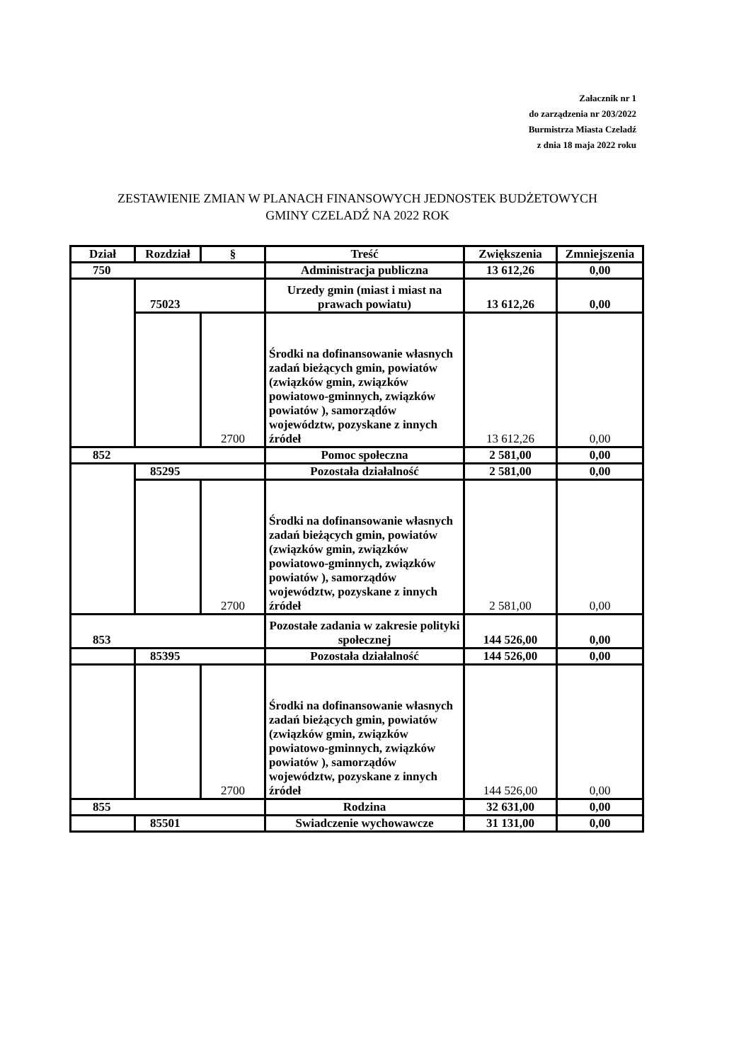Załacznik nr 1
do zarządzenia nr 203/2022
Burmistrza Miasta Czeladź
z dnia 18 maja 2022 roku
ZESTAWIENIE ZMIAN W PLANACH FINANSOWYCH JEDNOSTEK BUDŻETOWYCH
GMINY CZELADŹ NA 2022 ROK
| Dział | Rozdział | § | Treść | Zwiększenia | Zmniejszenia |
| --- | --- | --- | --- | --- | --- |
| 750 | | | Administracja publiczna | 13 612,26 | 0,00 |
| | 75023 | | Urzedy gmin (miast i miast na prawach powiatu) | 13 612,26 | 0,00 |
| | | 2700 | Środki na dofinansowanie własnych zadań bieżących gmin, powiatów (związków gmin, związków powiatowo-gminnych, związków powiatów ), samorządów województw, pozyskane z innych źródeł | 13 612,26 | 0,00 |
| 852 | | | Pomoc społeczna | 2 581,00 | 0,00 |
| | 85295 | | Pozostała działalność | 2 581,00 | 0,00 |
| | | 2700 | Środki na dofinansowanie własnych zadań bieżących gmin, powiatów (związków gmin, związków powiatowo-gminnych, związków powiatów ), samorządów województw, pozyskane z innych źródeł | 2 581,00 | 0,00 |
| 853 | | | Pozostałe zadania w zakresie polityki społecznej | 144 526,00 | 0,00 |
| | 85395 | | Pozostała działalność | 144 526,00 | 0,00 |
| | | 2700 | Środki na dofinansowanie własnych zadań bieżących gmin, powiatów (związków gmin, związków powiatowo-gminnych, związków powiatów ), samorządów województw, pozyskane z innych źródeł | 144 526,00 | 0,00 |
| 855 | | | Rodzina | 32 631,00 | 0,00 |
| | 85501 | | Swiadczenie wychowawcze | 31 131,00 | 0,00 |